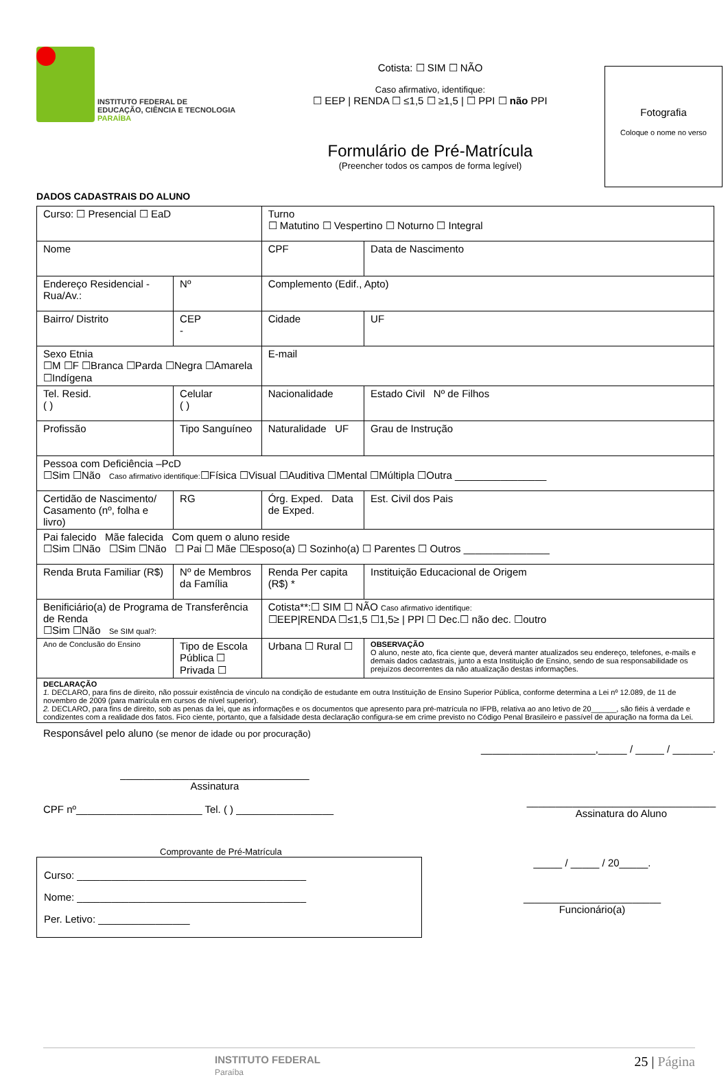INSTITUTO FEDERAL DE
EDUCAÇÃO, CIÊNCIA E TECNOLOGIA
PARAÍBA
Cotista: ☐ SIM ☐ NÃO
Caso afirmativo, identifique:
☐ EEP | RENDA ☐ ≤1,5 ☐ ≥1,5 | ☐ PPI ☐ não PPI
Formulário de Pré-Matrícula
(Preencher todos os campos de forma legível)
Fotografia
Coloque o nome no verso
DADOS CADASTRAIS DO ALUNO
| Curso: ☐ Presencial ☐ EaD | | Turno ☐ Matutino ☐ Vespertino ☐ Noturno ☐ Integral | |
| Nome | | CPF | Data de Nascimento |
| Endereço Residencial - Rua/Av.: | Nº | Complemento (Edif., Apto) | |
| Bairro/ Distrito | CEP - | Cidade | UF |
| Sexo Etnia ☐M ☐F ☐Branca ☐Parda ☐Negra ☐Amarela ☐Indígena | | E-mail | |
| Tel. Resid. ( ) | Celular ( ) | Nacionalidade | Estado Civil Nº de Filhos |
| Profissão | Tipo Sanguíneo | Naturalidade UF | Grau de Instrução |
| Pessoa com Deficiência –PcD ☐Sim ☐Não Caso afirmativo identifique: ☐Física ☐Visual ☐Auditiva ☐Mental ☐Múltipla ☐Outra ________________ | | | |
| Certidão de Nascimento/ Casamento (nº, folha e livro) | RG | Órg. Exped. Data de Exped. | Est. Civil dos Pais |
| Pai falecido Mãe falecida Com quem o aluno reside ☐Sim ☐Não ☐Sim ☐Não ☐ Pai ☐ Mãe ☐Esposo(a) ☐ Sozinho(a) ☐ Parentes ☐ Outros _______________ | | | |
| Renda Bruta Familiar (R$) | Nº de Membros da Família | Renda Per capita (R$) * | Instituição Educacional de Origem |
| Benificiário(a) de Programa de Transferência de Renda ☐Sim ☐Não Se SIM qual?: | | Cotista**:☐ SIM ☐ NÃO Caso afirmativo identifique: ☐EEP/RENDA ☐≤1,5 ☐1,5≥ / PPI ☐ Dec.☐ não dec. ☐outro | |
| Ano de Conclusão do Ensino | Tipo de Escola Pública ☐ Privada ☐ | Urbana ☐ Rural ☐ | OBSERVAÇÃO O aluno, neste ato, fica ciente que, deverá manter atualizados seu endereço, telefones, e-mails e demais dados cadastrais, junto a esta Instituição de Ensino, sendo de sua responsabilidade os prejuízos decorrentes da não atualização destas informações. |
| DECLARAÇÃO 1. DECLARO, para fins de direito, não possuir existência de vinculo na condição de estudante em outra Instituição de Ensino Superior Pública, conforme determina a Lei nº 12.089, de 11 de novembro de 2009 (para matrícula em cursos de nível superior). 2. DECLARO, para fins de direito, sob as penas da lei, que as informações e os documentos que apresento para pré-matrícula no IFPB, relativa ao ano letivo de 20______, são fiéis à verdade e condizentes com a realidade dos fatos. Fico ciente, portanto, que a falsidade desta declaração configura-se em crime previsto no Código Penal Brasileiro e passível de apuração na forma da Lei. | | | |
Responsável pelo aluno (se menor de idade ou por procuração)
____________________,_____ / _____ / _______.
_________________________________
Assinatura
CPF nº______________________ Tel. ( ) _________________
_________________________________
Assinatura do Aluno
Comprovante de Pré-Matrícula
Curso: ________________________________________
Nome: ________________________________________
Per. Letivo: ________________
_____ / _____ / 20_____.
________________________
Funcionário(a)
INSTITUTO FEDERAL
Paraíba
25 | Página